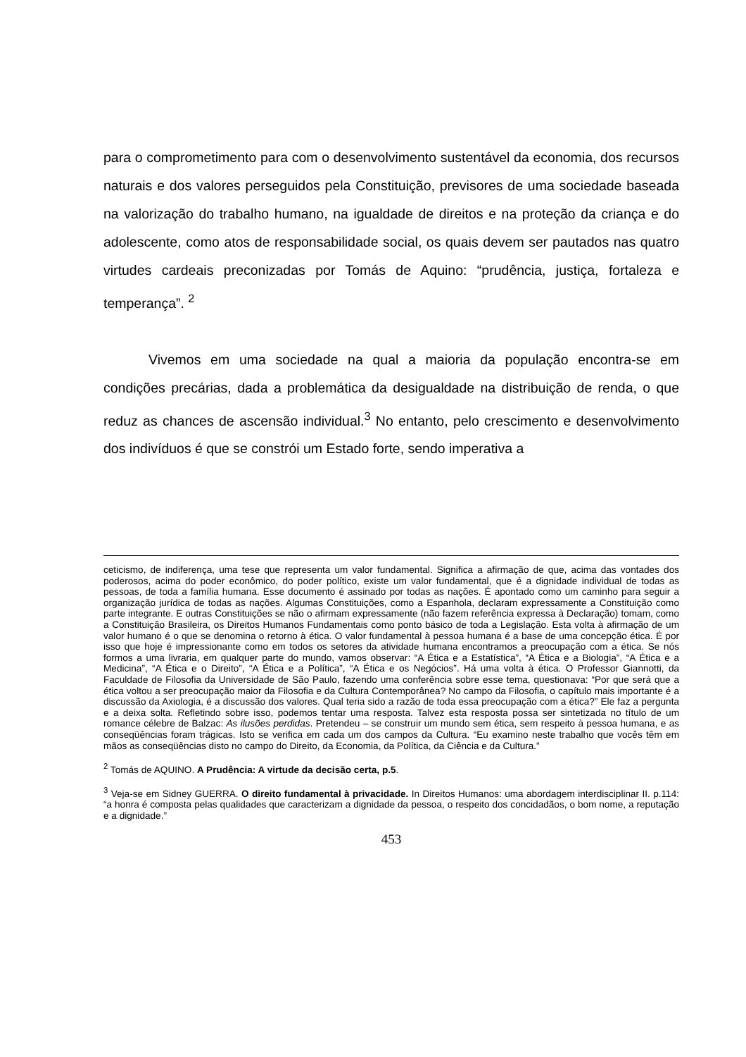para o comprometimento para com o desenvolvimento sustentável da economia, dos recursos naturais e dos valores perseguidos pela Constituição, previsores de uma sociedade baseada na valorização do trabalho humano, na igualdade de direitos e na proteção da criança e do adolescente, como atos de responsabilidade social, os quais devem ser pautados nas quatro virtudes cardeais preconizadas por Tomás de Aquino: “prudência, justiça, fortaleza e temperança”. <sup>2</sup>
Vivemos em uma sociedade na qual a maioria da população encontra-se em condições precárias, dada a problemática da desigualdade na distribuição de renda, o que reduz as chances de ascensão individual.<sup>3</sup> No entanto, pelo crescimento e desenvolvimento dos indivíduos é que se constrói um Estado forte, sendo imperativa a
ceticismo, de indiferença, uma tese que representa um valor fundamental. Significa a afirmação de que, acima das vontades dos poderosos, acima do poder econômico, do poder político, existe um valor fundamental, que é a dignidade individual de todas as pessoas, de toda a família humana. Esse documento é assinado por todas as nações. É apontado como um caminho para seguir a organização jurídica de todas as nações. Algumas Constituições, como a Espanhola, declaram expressamente a Constituição como parte integrante. E outras Constituições se não o afirmam expressamente (não fazem referência expressa à Declaração) tomam, como a Constituição Brasileira, os Direitos Humanos Fundamentais como ponto básico de toda a Legislação. Esta volta à afirmação de um valor humano é o que se denomina o retorno à ética. O valor fundamental à pessoa humana é a base de uma concepção ética. É por isso que hoje é impressionante como em todos os setores da atividade humana encontramos a preocupação com a ética. Se nós formos a uma livraria, em qualquer parte do mundo, vamos observar: “A Ética e a Estatística”, “A Ética e a Biologia”, “A Ética e a Medicina”, “A Ética e o Direito”, “A Ética e a Política”, “A Ética e os Negócios”. Há uma volta à ética. O Professor Giannotti, da Faculdade de Filosofia da Universidade de São Paulo, fazendo uma conferência sobre esse tema, questionava: “Por que será que a ética voltou a ser preocupação maior da Filosofia e da Cultura Contemporânea? No campo da Filosofia, o capítulo mais importante é a discussão da Axiologia, é a discussão dos valores. Qual teria sido a razão de toda essa preocupação com a ética?” Ele faz a pergunta e a deixa solta. Refletindo sobre isso, podemos tentar uma resposta. Talvez esta resposta possa ser sintetizada no título de um romance célebre de Balzac: As ilusões perdidas. Pretendeu – se construir um mundo sem ética, sem respeito à pessoa humana, e as conseqüências foram trágicas. Isto se verifica em cada um dos campos da Cultura. “Eu examino neste trabalho que vocês têm em mãos as conseqüências disto no campo do Direito, da Economia, da Política, da Ciência e da Cultura.”
<sup>2</sup> Tomás de AQUINO. A Prudência: A virtude da decisão certa, p.5.
<sup>3</sup> Veja-se em Sidney GUERRA. O direito fundamental à privacidade. In Direitos Humanos: uma abordagem interdisciplinar II. p.114: “a honra é composta pelas qualidades que caracterizam a dignidade da pessoa, o respeito dos concidadãos, o bom nome, a reputação e a dignidade.”
453